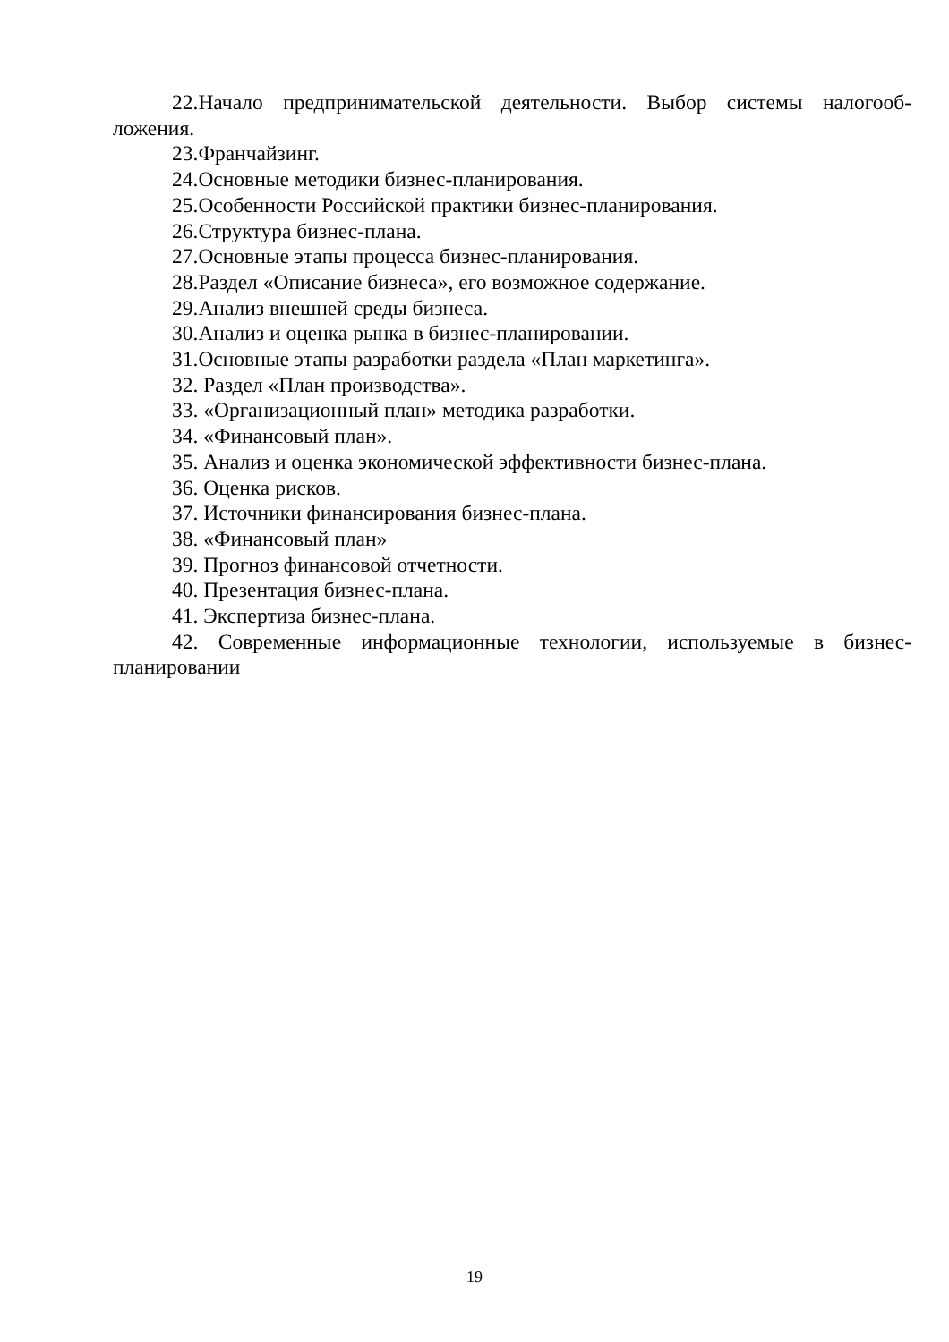22.Начало предпринимательской деятельности. Выбор системы налогооб-ложения.
23.Франчайзинг.
24.Основные методики бизнес-планирования.
25.Особенности Российской практики бизнес-планирования.
26.Структура бизнес-плана.
27.Основные этапы процесса бизнес-планирования.
28.Раздел «Описание бизнеса», его возможное содержание.
29.Анализ внешней среды бизнеса.
30.Анализ и оценка рынка в бизнес-планировании.
31.Основные этапы разработки раздела «План маркетинга».
32. Раздел «План производства».
33. «Организационный план» методика разработки.
34. «Финансовый план».
35. Анализ и оценка экономической эффективности бизнес-плана.
36. Оценка рисков.
37. Источники финансирования бизнес-плана.
38. «Финансовый план»
39. Прогноз финансовой отчетности.
40. Презентация бизнес-плана.
41. Экспертиза бизнес-плана.
42. Современные информационные технологии, используемые в бизнес-планировании
19